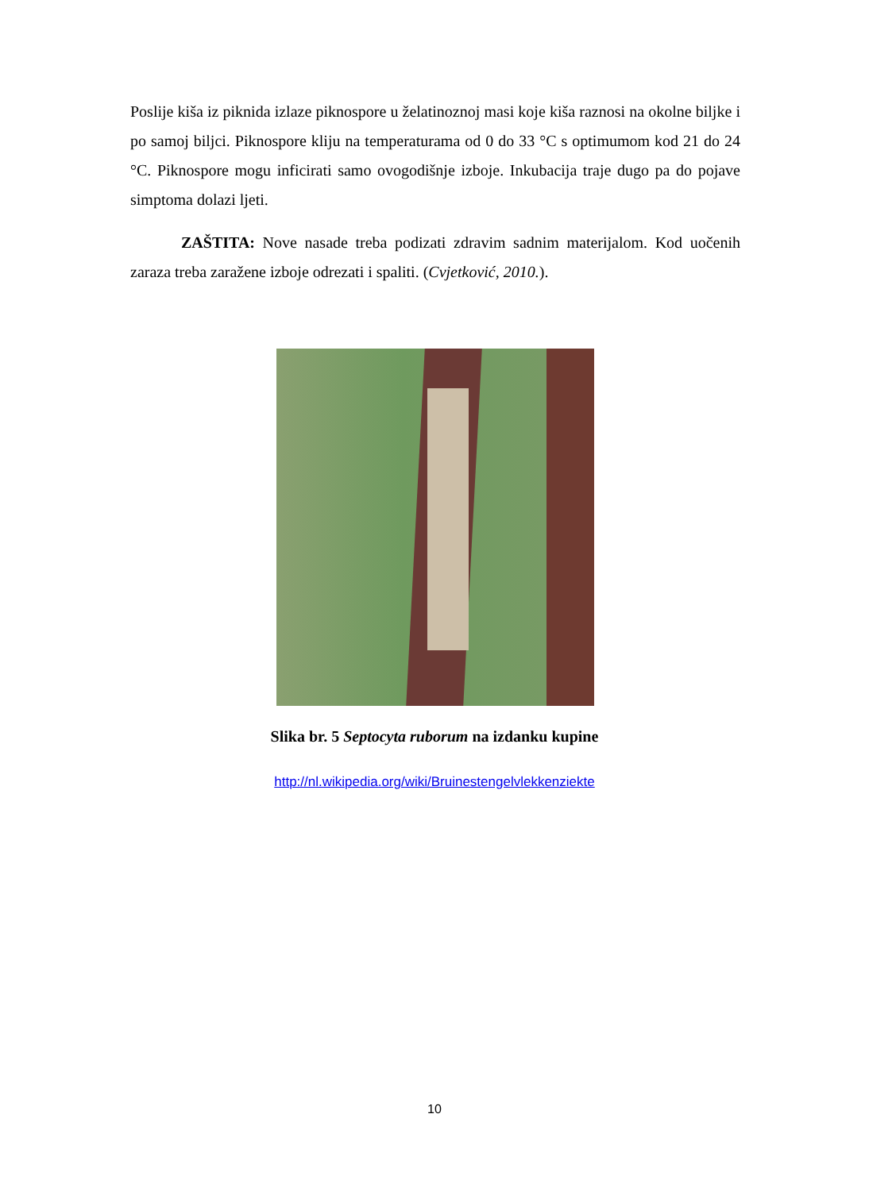Poslije kiša iz piknida izlaze piknospore u želatinoznoj masi koje kiša raznosi na okolne biljke i po samoj biljci. Piknospore kliju na temperaturama od 0 do 33 °C s optimumom kod 21 do 24 °C. Piknospore mogu inficirati samo ovogodišnje izboje. Inkubacija traje dugo pa do pojave simptoma dolazi ljeti.
ZAŠTITA: Nove nasade treba podizati zdravim sadnim materijalom. Kod uočenih zaraza treba zaražene izboje odrezati i spaliti. (Cvjetković, 2010.).
Slika br. 5 Septocyta ruborum na izdanku kupine
http://nl.wikipedia.org/wiki/Bruinestengelvlekkenziekte
10